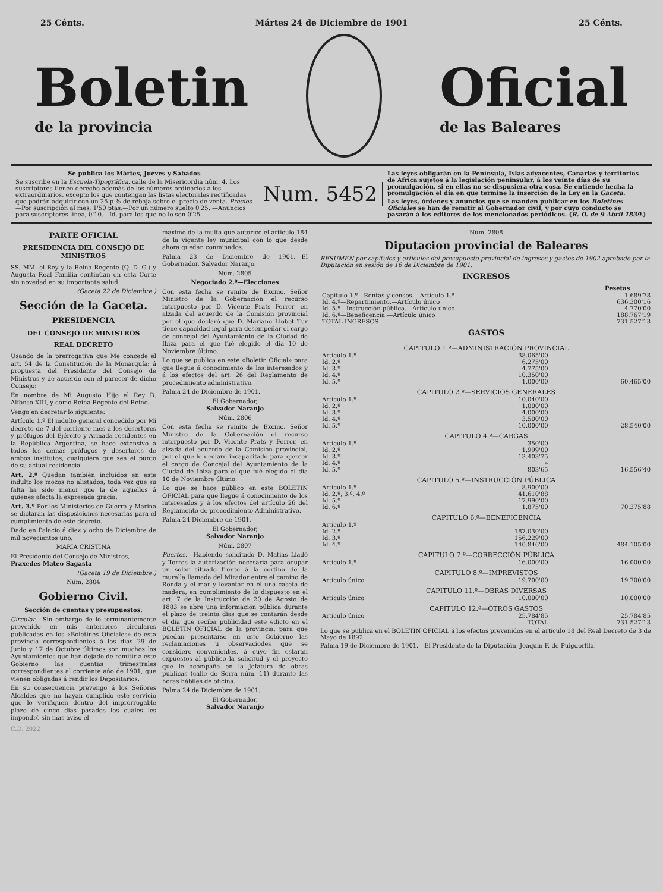25 Cénts. Mártes 24 de Diciembre de 1901 25 Cénts.
Boletin
de la provincia
Oficial
de las Baleares
Se publica los Mártes, Juéves y Sábados
Se suscribe en la Escuela-Tipográfica, calle de la Misericordia núm. 4. Los suscriptores tienen derecho además de los números ordinarios á los extraordinarios, excepto los que contengan las listas electorales rectificadas que podrán adquirir con un 25 p % de rebaja sobre el precio de venta. Precios—Por suscripción al mes, 1'50 ptas.—Por un número suelto 0'25. —Anuncios para suscriptores línea, 0'10.—Id. para los que no lo son 0'25.
Num. 5452
Las leyes obligarán en la Península, Islas adyacentes, Canarias y territorios de Africa sujetos á la legislación peninsular, á los veinte días de su promulgación, si en ellas no se dispusiera otra cosa. Se entiende hecha la promulgación el día en que termine la inserción de la Ley en la Gaceta.
Las leyes, órdenes y anuncios que se manden publicar en los Boletines Oficiales se han de remitir al Gobernador civil, y por cuyo conducto se pasarán á los editores de los mencionados periódicos. (R. O. de 9 Abril 1839.)
PARTE OFICIAL
PRESIDENCIA DEL CONSEJO DE MINISTROS
SS. MM. el Rey y la Reina Regente (Q. D. G.) y Augusta Real Familia continúan en esta Corte sin novedad en su importante salud.
(Gaceta 22 de Diciembre.)
Sección de la Gaceta.
PRESIDENCIA
DEL CONSEJO DE MINISTROS
REAL DECRETO
Usando de la prerrogativa que Me concede el art. 54 de la Constitución de la Monarquía; á propuesta del Presidente del Consejo de Ministros y de acuerdo con el parecer de dicho Consejo;
En nombre de Mi Augusto Hijo el Rey D. Alfonso XIII, y como Reina Regente del Reino.
Vengo en decretar lo siguiente:
Artículo 1.º El indulto general concedido por Mi decreto de 7 del corriente mes á los desertores y prófugos del Ejército y Armada residentes en la República Argentina, se hace extensivo á todos los demás prófugos y desertores de ambos institutos, cualquiera que sea el punto de su actual residencia.
Art. 2.º Quedan también incluidos en este indulto los mozos no alistados, toda vez que su falta ha sido menor que la de aquellos á quienes afecta la expresada gracia.
Art. 3.º Por los Ministerios de Guerra y Marina se dictarán las disposiciones necesarias para el cumplimiento de este decreto.
Dado en Palacio á diez y ocho de Diciembre de mil novecientos uno.
MARIA CRISTINA
El Presidente del Consejo de Ministros,
Práxedes Mateo Sagasta
(Gaceta 19 de Diciembre.)
Núm. 2804
Gobierno Civil.
Sección de cuentas y presupuestos.
Circular.—Sin embargo de lo terminantemente prevenido en mis anteriores circulares publicadas en los «Boletines Oficiales» de esta provincia correspondientes á los días 29 de Junio y 17 de Octubre últimos son muchos los Ayuntamientos que han dejado de remitir á este Gobierno las cuentas trimestrales correspondientes al corriente año de 1901, que vienen obligadas á rendir los Depositarios.
En su consecuencia prevengo á los Señores Alcaldes que no hayan cumplido este servicio que lo verifiquen dentro del improrrogable plazo de cinco días pasados los cuales les impondré sin mas aviso el
maximo de la multa que autorice el artículo 184 de la vigente ley municipal con lo que desde ahora quedan conminados.
Palma 23 de Diciembre de 1901.—El Gobernador, Salvador Naranjo.
Núm. 2805
Negociado 2.º—Elecciones
Con esta fecha se remite de Excmo. Señor Ministro de la Gobernación el recurso interpuesto por D. Vicente Prats Ferrer, en alzada del acuerdo de la Comisión provincial por el que declaró que D. Mariano Llobet Tur tiene capacidad legal para desempeñar el cargo de concejal del Ayuntamiento de la Ciudad de Ibiza para el que fué elegido el dia 10 de Noviembre último.
Lo que se publica en este «Boletin Oficial» para que llegue á conocimiento de los interesados y á los efectos del art. 26 del Reglamento de procedimiento administrativo.
Palma 24 de Diciembre de 1901.
El Gobernador,
Salvador Naranjo
Núm. 2806
Con esta fecha se remite de Excmo. Señor Ministro de la Gobernación el recurso interpuesto por D. Vicente Prats y Ferrer, en alzada del acuerdo de la Comisión provincial, por el que le declaró incapacitado para ejercer el cargo de Concejal del Ayuntamiento de la Ciudad de Ibiza para el que fué elegido el dia 10 de Noviembre último.
Lo que se hace público en este BOLETIN OFICIAL para que llegue á conocimiento de los interesados y á los efectos del artículo 26 del Reglamento de procedimiento Administrativo.
Palma 24 Diciembre de 1901.
El Gobernador,
Salvador Naranjo
Núm. 2807
Puertos.—Habiendo solicitado D. Matías Lladó y Torres la autorización necesaria para ocupar un solar situado frente á la cortina de la muralla llamada del Mirador entre el camino de Ronda y el mar y levantar en él una caseta de madera, en cumplimiento de lo dispuesto en el art. 7 de la Instrucción de 20 de Agosto de 1883 se abre una información pública durante el plazo de treinta dias que se contarán desde el día que reciba publicidad este edicto en el BOLETIN OFICIAL de la provincia, para que puedan presentarse en este Gobierno las reclamaciones ú observaciodes que se considere convenientes, á cuyo fin estarán expuestos al público la solicitud y el proyecto que le acompaña en la Jefatura de obras públicas (calle de Serra núm. 11) durante las horas hábiles de oficina.
Palma 24 de Diciembre de 1901.
El Gobernador,
Salvador Naranjo
Núm. 2808
Diputacion provincial de Baleares
RESUMEN por capítulos y artículos del presupuesto provincial de ingresos y gastos de 1902 aprobado por la Diputación en sesión de 16 de Diciembre de 1901.
INGRESOS
| | | Pesetas |
| --- | --- | --- |
| Capítulo 1.º—Rentas y censos.—Artículo 1.º | | 1.689'78 |
| Id. 4.º—Repartimiento.—Artículo único | | 636.300'16 |
| Id. 5.º—Instrucción pública.—Artículo único | | 4.770'00 |
| Id. 6.º—Beneficencia.—Artículo único | | 188.767'19 |
| TOTAL INGRESOS | | 731.527'13 |
GASTOS
| CAPITULO 1.º—ADMINISTRACIÓN PROVINCIAL | | |
| Artículo 1.º | 38.065'00 | |
| Id. 2.º | 6.275'00 | |
| Id. 3.º | 4.775'00 | |
| Id. 4.º | 10.350'00 | |
| Id. 5.º | 1.000'00 | 60.465'00 |
| CAPITULO 2.º—SERVICIOS GENERALES | | |
| Artículo 1.º | 10.040'00 | |
| Id. 2.º | 1.000'00 | |
| Id. 3.º | 4.000'00 | |
| Id. 4.º | 3.500'00 | |
| Id. 5.º | 10.000'00 | 28.540'00 |
| CAPITULO 4.º—CARGAS | | |
| Artículo 1.º | 350'00 | |
| Id. 2.º | 1.999'00 | |
| Id. 3.º | 13.403'75 | |
| Id. 4.º | » | |
| Id. 5.º | 803'65 | 16.556'40 |
| CAPITULO 5.º—INSTRUCCIÓN PÚBLICA | | |
| Artículo 1.º | 8.900'00 | |
| Id. 2.º, 3.º, 4.º | 41.610'88 | |
| Id. 5.º | 17.990'00 | |
| Id. 6.º | 1.875'00 | 70.375'88 |
| CAPITULO 6.º—BENEFICENCIA | | |
| Artículo 1.º | | |
| Id. 2.º | 187.030'00 | |
| Id. 3.º | 156.229'00 | |
| Id. 4.º | 140.846'00 | 484.105'00 |
| CAPITULO 7.º—CORRECCIÓN PÚBLICA | | |
| Artículo 1.º | 16.000'00 | 16.000'00 |
| CAPITULO 8.º—IMPREVISTOS | | |
| Artículo único | 19.700'00 | 19.700'00 |
| CAPITULO 11.º—OBRAS DIVERSAS | | |
| Artículo único | 10.000'00 | 10.000'00 |
| CAPITULO 12.º—OTROS GASTOS | | |
| Artículo único | 25.784'85 | 25.784'85 |
| | TOTAL | 731.527'13 |
Lo que se publica en el BOLETIN OFICIAL á los efectos prevenidos en el artículo 18 del Real Decreto de 3 de Mayo de 1892.
Palma 19 de Diciembre de 1901.—El Presidente de la Diputación, Joaquin F. de Puigdorfila.
C.D. 2022